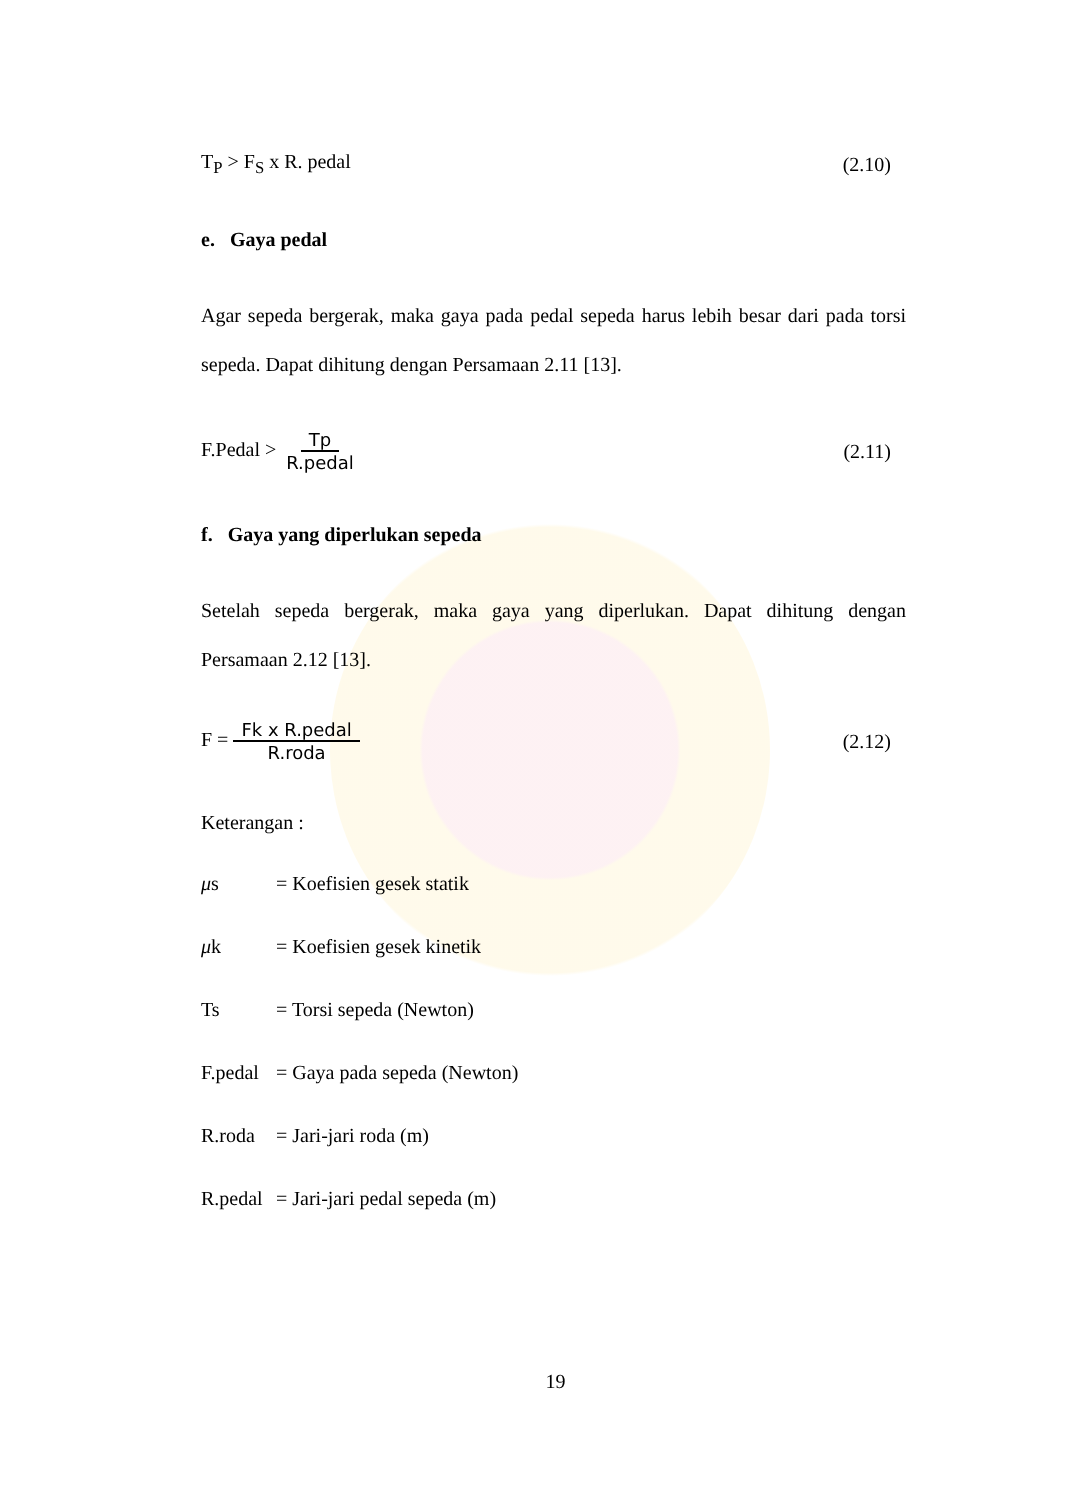T<sub>P</sub> > F<sub>S</sub> x R. pedal (2.10)
e. Gaya pedal
Agar sepeda bergerak, maka gaya pada pedal sepeda harus lebih besar dari pada torsi sepeda. Dapat dihitung dengan Persamaan 2.11 [13].
F.Pedal > Tp R.pedal (2.11)
f. Gaya yang diperlukan sepeda
Setelah sepeda bergerak, maka gaya yang diperlukan. Dapat dihitung dengan Persamaan 2.12 [13].
F = Fk x R.pedal R.roda (2.12)
Keterangan :
μs = Koefisien gesek statik
μk = Koefisien gesek kinetik
Ts = Torsi sepeda (Newton)
F.pedal = Gaya pada sepeda (Newton)
R.roda = Jari-jari roda (m)
R.pedal = Jari-jari pedal sepeda (m)
19